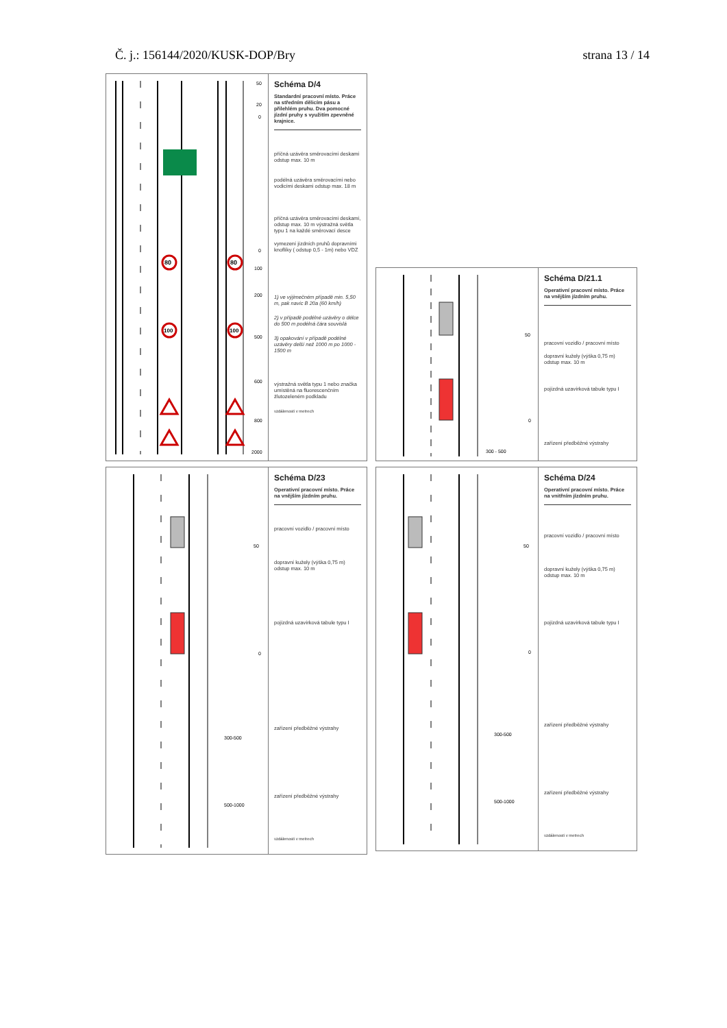Č. j.: 156144/2020/KUSK-DOP/Bry strana 13 / 14
80
80
100
100
50
20
0
0
100
200
500
600
800
2000
Schéma D/4
Standardní pracovní místo. Práce na středním dělicím pásu a přilehlém pruhu. Dva pomocné jízdní pruhy s využitím zpevněné krajnice.
příčná uzávěra směrovacími deskami odstup max. 10 m
podélná uzávěra směrovacími nebo vodicími deskami odstup max. 18 m
příčná uzávěra směrovacími deskami, odstup max. 10 m výstražná světla typu 1 na každé směrovací desce
vymezení jízdních pruhů dopravními knoflíky ( odstup 0,5 - 1m) nebo VDZ
1) ve výjimečném případě min. 5,50 m, pak navíc B 20a (60 km/h)
2) v případě podélné uzávěry o délce do 500 m podélná čára souvislá
3) opakování v případě podélné uzávěry delší než 1000 m po 1000 - 1500 m
výstražná světla typu 1 nebo značka umístěná na fluorescenčním žlutozeleném podkladu
vzdálenosti v metrech
50
0
300 - 500
Schéma D/21.1
Operativní pracovní místo. Práce na vnějším jízdním pruhu.
pracovní vozidlo / pracovní místo
dopravní kužely (výška 0,75 m) odstup max. 10 m
pojízdná uzavírková tabule typu I
zařízení předběžné výstrahy
50
0
300-500
500-1000
Schéma D/23
Operativní pracovní místo. Práce na vnějším jízdním pruhu.
pracovní vozidlo / pracovní místo
dopravní kužely (výška 0,75 m) odstup max. 10 m
pojízdná uzavírková tabule typu I
zařízení předběžné výstrahy
zařízení předběžné výstrahy
vzdálenosti v metrech
50
0
300-500
500-1000
Schéma D/24
Operativní pracovní místo. Práce na vnitřním jízdním pruhu.
pracovní vozidlo / pracovní místo
dopravní kužely (výška 0,75 m) odstup max. 10 m
pojízdná uzavírková tabule typu I
zařízení předběžné výstrahy
zařízení předběžné výstrahy
vzdálenosti v metrech